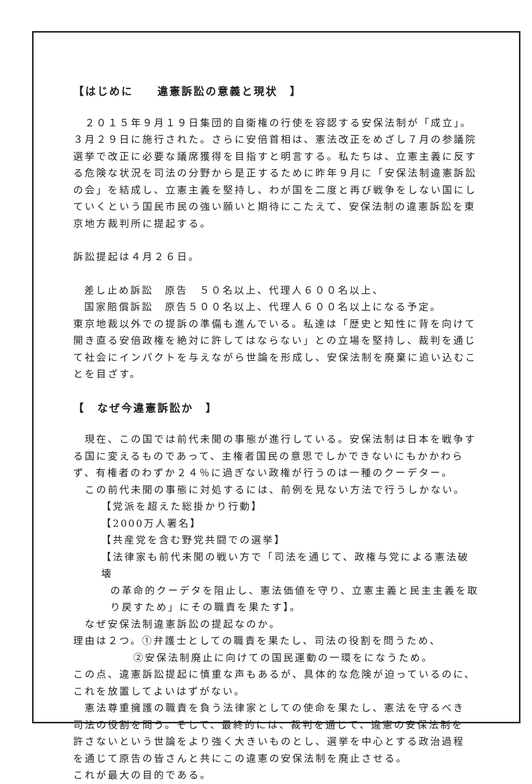【はじめに　　違憲訴訟の意義と現状　】
　２０１５年９月１９日集団的自衛権の行使を容認する安保法制が「成立」。３月２９日に施行された。さらに安倍首相は、憲法改正をめざし７月の参議院選挙で改正に必要な議席獲得を目指すと明言する。私たちは、立憲主義に反する危険な状況を司法の分野から是正するために昨年９月に「安保法制違憲訴訟の会」を結成し、立憲主義を堅持し、わが国を二度と再び戦争をしない国にしていくという国民市民の強い願いと期待にこたえて、安保法制の違憲訴訟を東京地方裁判所に提起する。
訴訟提起は４月２６日。
差し止め訴訟　原告　５０名以上、代理人６００名以上、
国家賠償訴訟　原告５００名以上、代理人６００名以上になる予定。
東京地裁以外での提訴の準備も進んでいる。私達は「歴史と知性に背を向けて開き直る安倍政権を絶対に許してはならない」との立場を堅持し、裁判を通じて社会にインパクトを与えながら世論を形成し、安保法制を廃棄に追い込むことを目ざす。
【　なぜ今違憲訴訟か　】
　現在、この国では前代未聞の事態が進行している。安保法制は日本を戦争する国に変えるものであって、主権者国民の意思でしかできないにもかかわらず、有権者のわずか２４％に過ぎない政権が行うのは一種のクーデター。
　この前代未聞の事態に対処するには、前例を見ない方法で行うしかない。
【党派を超えた総掛かり行動】
【2000万人署名】
【共産党を含む野党共闘での選挙】
【法律家も前代未聞の戦い方で「司法を通じて、政権与党による憲法破壊
の革命的クーデタを阻止し、憲法価値を守り、立憲主義と民主主義を取り戻すため」にその職責を果たす】。
　なぜ安保法制違憲訴訟の提起なのか。
理由は２つ。①弁護士としての職責を果たし、司法の役割を問うため、
②安保法制廃止に向けての国民運動の一環をになうため。
この点、違憲訴訟提起に慎重な声もあるが、具体的な危険が迫っているのに、これを放置してよいはずがない。
　憲法尊重擁護の職責を負う法律家としての使命を果たし、憲法を守るべき
司法の役割を問う。そして、最終的には、裁判を通じて、違憲の安保法制を
許さないという世論をより強く大きいものとし、選挙を中心とする政治過程
を通じて原告の皆さんと共にこの違憲の安保法制を廃止させる。
これが最大の目的である。